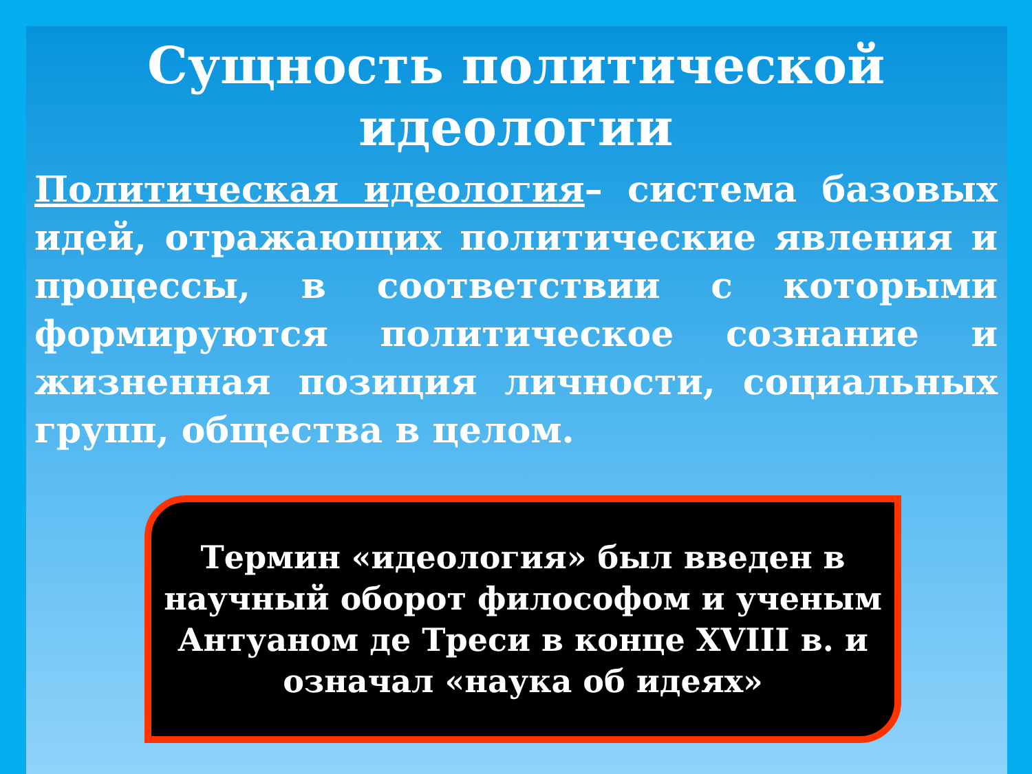Сущность политической идеологии
Политическая идеология– система базовых идей, отражающих политические явления и процессы, в соответствии с которыми формируются политическое сознание и жизненная позиция личности, социальных групп, общества в целом.
Термин «идеология» был введен в научный оборот философом и ученым Антуаном де Треси в конце XVIII в. и означал «наука об идеях»